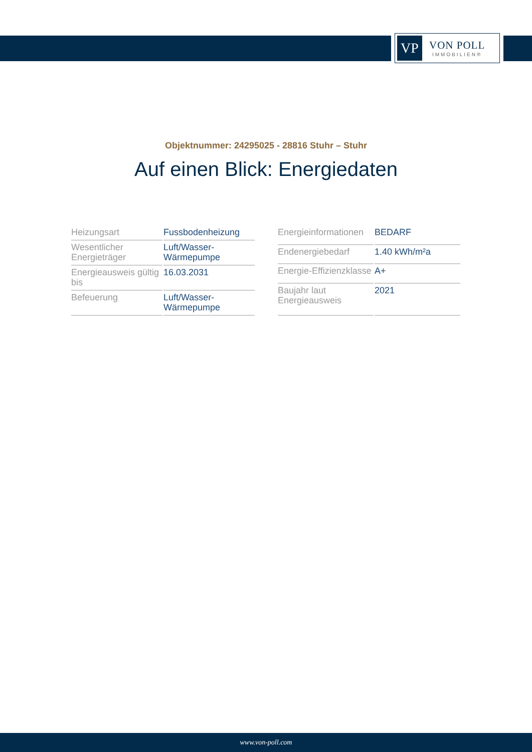VP
VON POLL
IMMOBILIEN®
Objektnummer: 24295025 - 28816 Stuhr – Stuhr
Auf einen Blick: Energiedaten
| Heizungsart | Fussbodenheizung |
| Wesentlicher Energieträger | Luft/Wasser-Wärmepumpe |
| Energieausweis gültig bis | 16.03.2031 |
| Befeuerung | Luft/Wasser-Wärmepumpe |
| Energieinformationen | BEDARF |
| Endenergiebedarf | 1.40 kWh/m²a |
| Energie-Effizienzklasse | A+ |
| Baujahr laut Energieausweis | 2021 |
www.von-poll.com